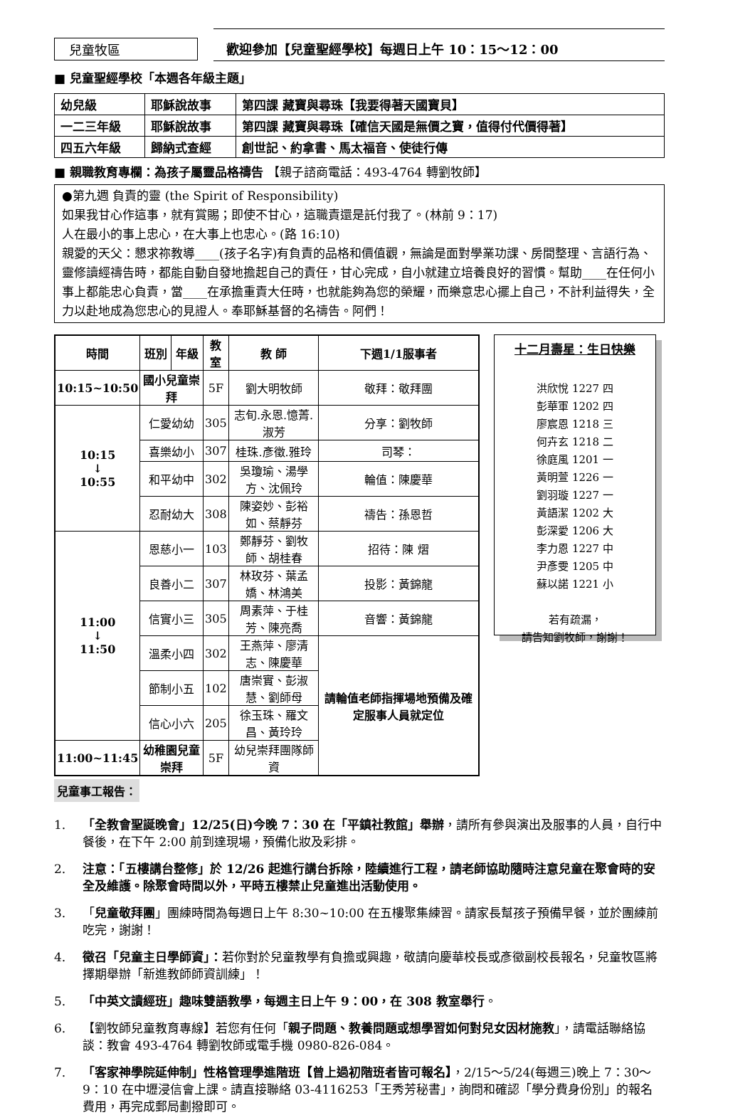兒童牧區
歡迎參加【兒童聖經學校】每週日上午 10：15～12：00
■ 兒童聖經學校「本週各年級主題」
| 幼兒級 | 耶穌說故事 | 第四課 藏寶與尋珠【我要得著天國寶貝】 |
| 一二三年級 | 耶穌說故事 | 第四課 藏寶與尋珠【確信天國是無價之寶，值得付代價得著】 |
| 四五六年級 | 歸納式查經 | 創世記、約拿書、馬太福音、使徒行傳 |
■ 親職教育專欄：為孩子屬靈品格禱告 【親子諮商電話：493-4764 轉劉牧師】
●第九週 負責的靈 (the Spirit of Responsibility)
如果我甘心作這事，就有賞賜；即使不甘心，這職責還是託付我了。(林前 9：17)
人在最小的事上忠心，在大事上也忠心。(路 16:10)
親愛的天父：懇求祢教導____(孩子名字)有負責的品格和價值觀，無論是面對學業功課、房間整理、言語行為、靈修讀經禱告時，都能自動自發地擔起自己的責任，甘心完成，自小就建立培養良好的習慣。幫助____在任何小事上都能忠心負責，當____在承擔重責大任時，也就能夠為您的榮耀，而樂意忠心擺上自己，不計利益得失，全力以赴地成為您忠心的見證人。奉耶穌基督的名禱告。阿們！
| 時間 | 班別 | 年級 | 教室 | 教 師 | 下週1/1服事者 |
| --- | --- | --- | --- | --- | --- |
| 10:15~10:50 | 國小兒童崇拜 | | 5F | 劉大明牧師 | 敬拜：敬拜團 |
| 10:15 ↓ 10:55 | 仁愛幼幼 | | 305 | 志旬.永恩.憶菁.淑芳 | 分享：劉牧師 |
| | 喜樂幼小 | | 307 | 桂珠.彥徵.雅玲 | 司琴： |
| | 和平幼中 | | 302 | 吳瓊瑜、湯學方、沈佩玲 | 輪值：陳慶華 |
| | 忍耐幼大 | | 308 | 陳姿妙、彭裕如、蔡靜芬 | 禱告：孫恩哲 |
| 11:00 ↓ 11:50 | 恩慈小一 | | 103 | 鄭靜芬、劉牧師、胡桂春 | 招待：陳 熠 |
| | 良善小二 | | 307 | 林玫芬、葉孟嬌、林鴻美 | 投影：黃錦龍 |
| | 信實小三 | | 305 | 周素萍、于桂芳、陳亮喬 | 音響：黃錦龍 |
| | 溫柔小四 | | 302 | 王燕萍、廖清志、陳慶華 | 請輪值老師指揮場地預備及確定服事人員就定位 |
| | 節制小五 | | 102 | 唐崇實、彭淑慧、劉師母 | |
| | 信心小六 | | 205 | 徐玉珠、羅文昌、黃玲玲 | |
| 11:00~11:45 | 幼稚園兒童崇拜 | | 5F | 幼兒崇拜團隊師資 | |
兒童事工報告：
十二月壽星：生日快樂
洪欣悅 1227 四
彭華軍 1202 四
廖宸恩 1218 三
何卉玄 1218 二
徐庭風 1201 一
黃明萱 1226 一
劉羽璇 1227 一
黃語潔 1202 大
彭深愛 1206 大
李力恩 1227 中
尹彥雯 1205 中
蘇以諾 1221 小
若有疏漏，
請告知劉牧師，謝謝！
1. 「全教會聖誕晚會」12/25(日)今晚 7：30 在「平鎮社教館」舉辦，請所有參與演出及服事的人員，自行中餐後，在下午 2:00 前到達現場，預備化妝及彩排。
2. 注意：「五樓講台整修」於 12/26 起進行講台拆除，陸續進行工程，請老師協助隨時注意兒童在聚會時的安全及維護。除聚會時間以外，平時五樓禁止兒童進出活動使用。
3. 「兒童敬拜團」團練時間為每週日上午 8:30~10:00 在五樓聚集練習。請家長幫孩子預備早餐，並於團練前吃完，謝謝！
4. 徵召「兒童主日學師資」：若你對於兒童教學有負擔或興趣，敬請向慶華校長或彥徵副校長報名，兒童牧區將擇期舉辦「新進教師師資訓練」！
5. 「中英文讀經班」趣味雙語教學，每週主日上午 9：00，在 308 教室舉行。
6. 【劉牧師兒童教育專線】若您有任何「親子問題、教養問題或想學習如何對兒女因材施教」，請電話聯絡協談：教會 493-4764 轉劉牧師或電手機 0980-826-084。
7. 「客家神學院延伸制」性格管理學進階班【曾上過初階班者皆可報名】，2/15～5/24(每週三)晚上 7：30～9：10 在中壢浸信會上課。請直接聯絡 03-4116253「王秀芳秘書」，詢問和確認「學分費身份別」的報名費用，再完成郵局劃撥即可。